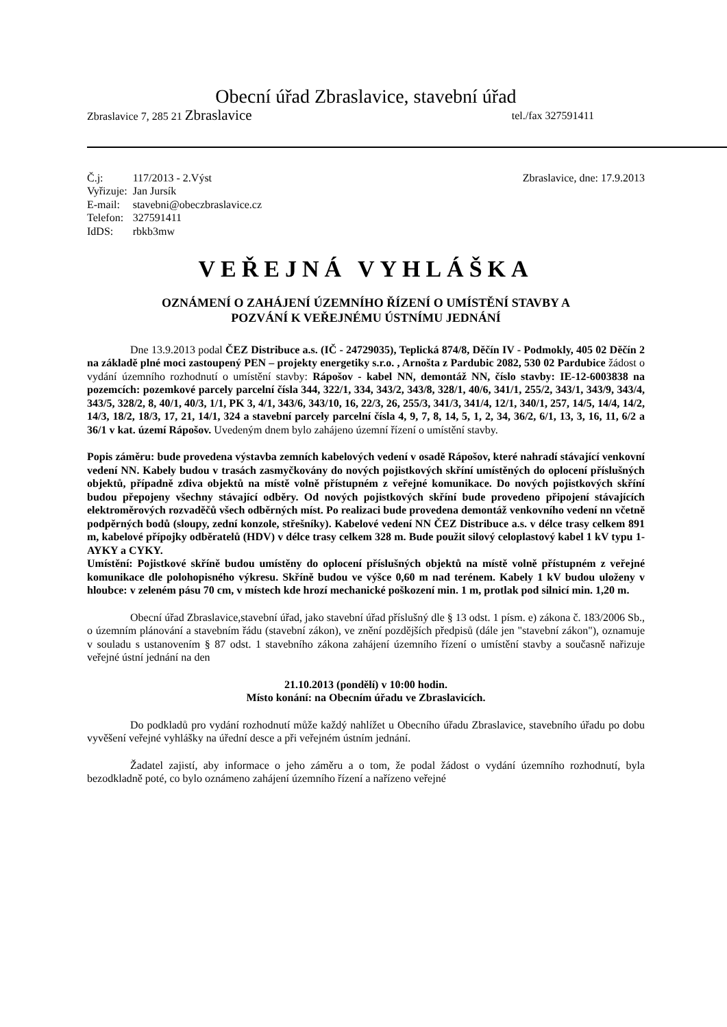Obecní úřad Zbraslavice, stavební úřad
Zbraslavice 7, 285 21 Zbraslavice tel./fax 327591411
| Č.j: | 117/2013 - 2.Výst |
| Vyřizuje: | Jan Jursík |
| E-mail: | stavebni@obeczbraslavice.cz |
| Telefon: | 327591411 |
| IdDS: | rbkb3mw |
Zbraslavice, dne: 17.9.2013
VEŘEJNÁ VYHLÁŠKA
OZNÁMENÍ O ZAHÁJENÍ ÚZEMNÍHO ŘÍZENÍ O UMÍSTĚNÍ STAVBY A
POZVÁNÍ K VEŘEJNÉMU ÚSTNÍMU JEDNÁNÍ
Dne 13.9.2013 podal ČEZ Distribuce a.s. (IČ - 24729035), Teplická 874/8, Děčín IV - Podmokly, 405 02 Děčín 2 na základě plné moci zastoupený PEN – projekty energetiky s.r.o. , Arnošta z Pardubic 2082, 530 02 Pardubice žádost o vydání územního rozhodnutí o umístění stavby: Rápošov - kabel NN, demontáž NN, číslo stavby: IE-12-6003838 na pozemcích: pozemkové parcely parcelní čísla 344, 322/1, 334, 343/2, 343/8, 328/1, 40/6, 341/1, 255/2, 343/1, 343/9, 343/4, 343/5, 328/2, 8, 40/1, 40/3, 1/1, PK 3, 4/1, 343/6, 343/10, 16, 22/3, 26, 255/3, 341/3, 341/4, 12/1, 340/1, 257, 14/5, 14/4, 14/2, 14/3, 18/2, 18/3, 17, 21, 14/1, 324 a stavební parcely parcelní čísla 4, 9, 7, 8, 14, 5, 1, 2, 34, 36/2, 6/1, 13, 3, 16, 11, 6/2 a 36/1 v kat. území Rápošov. Uvedeným dnem bylo zahájeno územní řízení o umístění stavby.
Popis záměru: bude provedena výstavba zemních kabelových vedení v osadě Rápošov, které nahradí stávající venkovní vedení NN. Kabely budou v trasách zasmyčkovány do nových pojistkových skříní umístěných do oplocení příslušných objektů, případně zdiva objektů na místě volně přístupném z veřejné komunikace. Do nových pojistkových skříní budou přepojeny všechny stávající odběry. Od nových pojistkových skříní bude provedeno připojení stávajících elektroměrových rozvaděčů všech odběrných míst. Po realizaci bude provedena demontáž venkovního vedení nn včetně podpěrných bodů (sloupy, zední konzole, střešníky). Kabelové vedení NN ČEZ Distribuce a.s. v délce trasy celkem 891 m, kabelové přípojky odběratelů (HDV) v délce trasy celkem 328 m. Bude použit silový celoplastový kabel 1 kV typu 1-AYKY a CYKY.
Umístění: Pojistkové skříně budou umístěny do oplocení příslušných objektů na místě volně přístupném z veřejné komunikace dle polohopisného výkresu. Skříně budou ve výšce 0,60 m nad terénem. Kabely 1 kV budou uloženy v hloubce: v zeleném pásu 70 cm, v místech kde hrozí mechanické poškození min. 1 m, protlak pod silnicí min. 1,20 m.
Obecní úřad Zbraslavice,stavební úřad, jako stavební úřad příslušný dle § 13 odst. 1 písm. e) zákona č. 183/2006 Sb., o územním plánování a stavebním řádu (stavební zákon), ve znění pozdějších předpisů (dále jen "stavební zákon"), oznamuje v souladu s ustanovením § 87 odst. 1 stavebního zákona zahájení územního řízení o umístění stavby a současně nařizuje veřejné ústní jednání na den
21.10.2013 (pondělí) v 10:00 hodin.
Místo konání: na Obecním úřadu ve Zbraslavicích.
Do podkladů pro vydání rozhodnutí může každý nahlížet u Obecního úřadu Zbraslavice, stavebního úřadu po dobu vyvěšení veřejné vyhlášky na úřední desce a při veřejném ústním jednání.
Žadatel zajistí, aby informace o jeho záměru a o tom, že podal žádost o vydání územního rozhodnutí, byla bezodkladně poté, co bylo oznámeno zahájení územního řízení a nařízeno veřejné